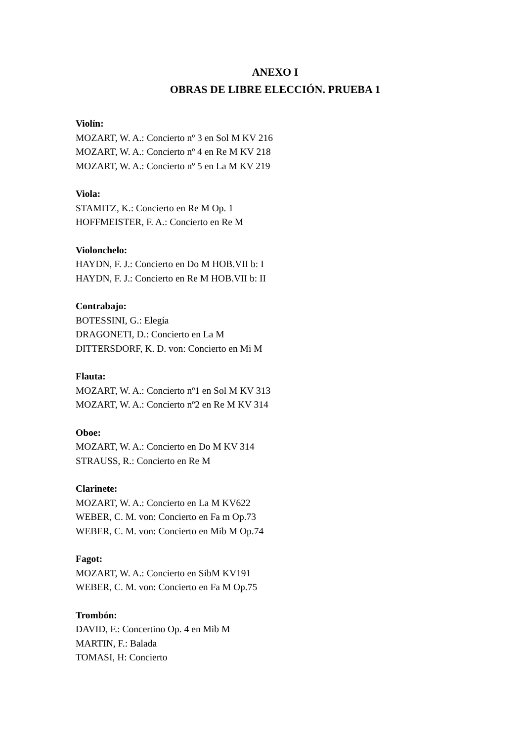ANEXO I
OBRAS DE LIBRE ELECCIÓN. PRUEBA 1
Violín:
MOZART, W. A.: Concierto nº 3 en Sol M KV 216
MOZART, W. A.: Concierto nº 4 en Re M KV 218
MOZART, W. A.: Concierto nº 5 en La M KV 219
Viola:
STAMITZ, K.: Concierto en Re M Op. 1
HOFFMEISTER, F. A.: Concierto en Re M
Violonchelo:
HAYDN, F. J.: Concierto en Do M HOB.VII b: I
HAYDN, F. J.: Concierto en Re M HOB.VII b: II
Contrabajo:
BOTESSINI, G.: Elegía
DRAGONETI, D.: Concierto en La M
DITTERSDORF, K. D. von: Concierto en Mi M
Flauta:
MOZART, W. A.: Concierto nº1 en Sol M KV 313
MOZART, W. A.: Concierto nº2 en Re M KV 314
Oboe:
MOZART, W. A.: Concierto en Do M KV 314
STRAUSS, R.: Concierto en Re M
Clarinete:
MOZART, W. A.: Concierto en La M KV622
WEBER, C. M. von: Concierto en Fa m Op.73
WEBER, C. M. von: Concierto en Mib M Op.74
Fagot:
MOZART, W. A.: Concierto en SibM KV191
WEBER, C. M. von: Concierto en Fa M Op.75
Trombón:
DAVID, F.: Concertino Op. 4 en Mib M
MARTIN, F.: Balada
TOMASI, H: Concierto